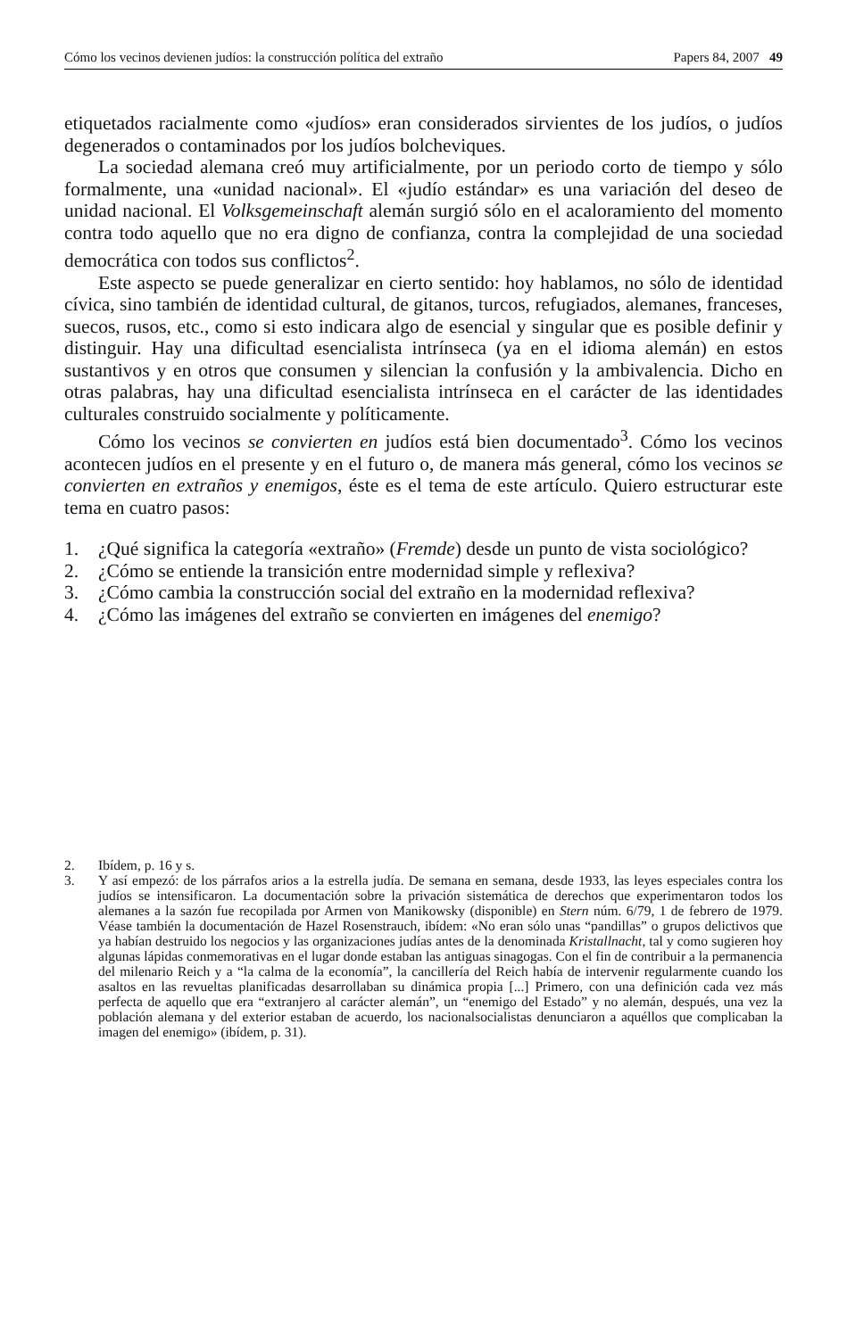Cómo los vecinos devienen judíos: la construcción política del extraño Papers 84, 2007 49
etiquetados racialmente como «judíos» eran considerados sirvientes de los judíos, o judíos degenerados o contaminados por los judíos bolcheviques.
La sociedad alemana creó muy artificialmente, por un periodo corto de tiempo y sólo formalmente, una «unidad nacional». El «judío estándar» es una variación del deseo de unidad nacional. El Volksgemeinschaft alemán surgió sólo en el acaloramiento del momento contra todo aquello que no era digno de confianza, contra la complejidad de una sociedad democrática con todos sus conflictos<sup>2</sup>.
Este aspecto se puede generalizar en cierto sentido: hoy hablamos, no sólo de identidad cívica, sino también de identidad cultural, de gitanos, turcos, refugiados, alemanes, franceses, suecos, rusos, etc., como si esto indicara algo de esencial y singular que es posible definir y distinguir. Hay una dificultad esencialista intrínseca (ya en el idioma alemán) en estos sustantivos y en otros que consumen y silencian la confusión y la ambivalencia. Dicho en otras palabras, hay una dificultad esencialista intrínseca en el carácter de las identidades culturales construido socialmente y políticamente.
Cómo los vecinos se convierten en judíos está bien documentado<sup>3</sup>. Cómo los vecinos acontecen judíos en el presente y en el futuro o, de manera más general, cómo los vecinos se convierten en extraños y enemigos, éste es el tema de este artículo. Quiero estructurar este tema en cuatro pasos:
1. ¿Qué significa la categoría «extraño» (Fremde) desde un punto de vista sociológico?
2. ¿Cómo se entiende la transición entre modernidad simple y reflexiva?
3. ¿Cómo cambia la construcción social del extraño en la modernidad reflexiva?
4. ¿Cómo las imágenes del extraño se convierten en imágenes del enemigo?
2. Ibídem, p. 16 y s.
3. Y así empezó: de los párrafos arios a la estrella judía. De semana en semana, desde 1933, las leyes especiales contra los judíos se intensificaron. La documentación sobre la privación sistemática de derechos que experimentaron todos los alemanes a la sazón fue recopilada por Armen von Manikowsky (disponible) en Stern núm. 6/79, 1 de febrero de 1979. Véase también la documentación de Hazel Rosenstrauch, ibídem: «No eran sólo unas “pandillas” o grupos delictivos que ya habían destruido los negocios y las organizaciones judías antes de la denominada Kristallnacht, tal y como sugieren hoy algunas lápidas conmemorativas en el lugar donde estaban las antiguas sinagogas. Con el fin de contribuir a la permanencia del milenario Reich y a “la calma de la economía”, la cancillería del Reich había de intervenir regularmente cuando los asaltos en las revueltas planificadas desarrollaban su dinámica propia [...] Primero, con una definición cada vez más perfecta de aquello que era “extranjero al carácter alemán”, un “enemigo del Estado” y no alemán, después, una vez la población alemana y del exterior estaban de acuerdo, los nacionalsocialistas denunciaron a aquéllos que complicaban la imagen del enemigo» (ibídem, p. 31).